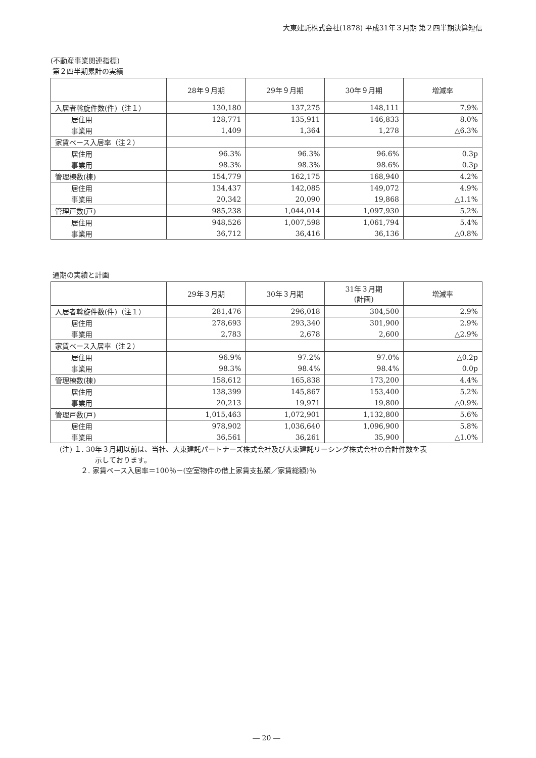大東建託株式会社(1878) 平成31年３月期 第２四半期決算短信
(不動産事業関連指標)
第２四半期累計の実績
| | 28年９月期 | 29年９月期 | 30年９月期 | 増減率 |
| --- | --- | --- | --- | --- |
| 入居者斡旋件数(件)（注１） | 130,180 | 137,275 | 148,111 | 7.9% |
| 居住用 | 128,771 | 135,911 | 146,833 | 8.0% |
| 事業用 | 1,409 | 1,364 | 1,278 | △6.3% |
| 家賃ベース入居率（注２） | | | | |
| 居住用 | 96.3% | 96.3% | 96.6% | 0.3p |
| 事業用 | 98.3% | 98.3% | 98.6% | 0.3p |
| 管理棟数(棟) | 154,779 | 162,175 | 168,940 | 4.2% |
| 居住用 | 134,437 | 142,085 | 149,072 | 4.9% |
| 事業用 | 20,342 | 20,090 | 19,868 | △1.1% |
| 管理戸数(戸) | 985,238 | 1,044,014 | 1,097,930 | 5.2% |
| 居住用 | 948,526 | 1,007,598 | 1,061,794 | 5.4% |
| 事業用 | 36,712 | 36,416 | 36,136 | △0.8% |
通期の実績と計画
| | 29年３月期 | 30年３月期 | 31年３月期 (計画) | 増減率 |
| --- | --- | --- | --- | --- |
| 入居者斡旋件数(件)（注１） | 281,476 | 296,018 | 304,500 | 2.9% |
| 居住用 | 278,693 | 293,340 | 301,900 | 2.9% |
| 事業用 | 2,783 | 2,678 | 2,600 | △2.9% |
| 家賃ベース入居率（注２） | | | | |
| 居住用 | 96.9% | 97.2% | 97.0% | △0.2p |
| 事業用 | 98.3% | 98.4% | 98.4% | 0.0p |
| 管理棟数(棟) | 158,612 | 165,838 | 173,200 | 4.4% |
| 居住用 | 138,399 | 145,867 | 153,400 | 5.2% |
| 事業用 | 20,213 | 19,971 | 19,800 | △0.9% |
| 管理戸数(戸) | 1,015,463 | 1,072,901 | 1,132,800 | 5.6% |
| 居住用 | 978,902 | 1,036,640 | 1,096,900 | 5.8% |
| 事業用 | 36,561 | 36,261 | 35,900 | △1.0% |
(注) １. 30年３月期以前は、当社、大東建託パートナーズ株式会社及び大東建託リーシング株式会社の合計件数を表
示しております。
２. 家賃ベース入居率＝100％－(空室物件の借上家賃支払額／家賃総額)％
― 20 ―